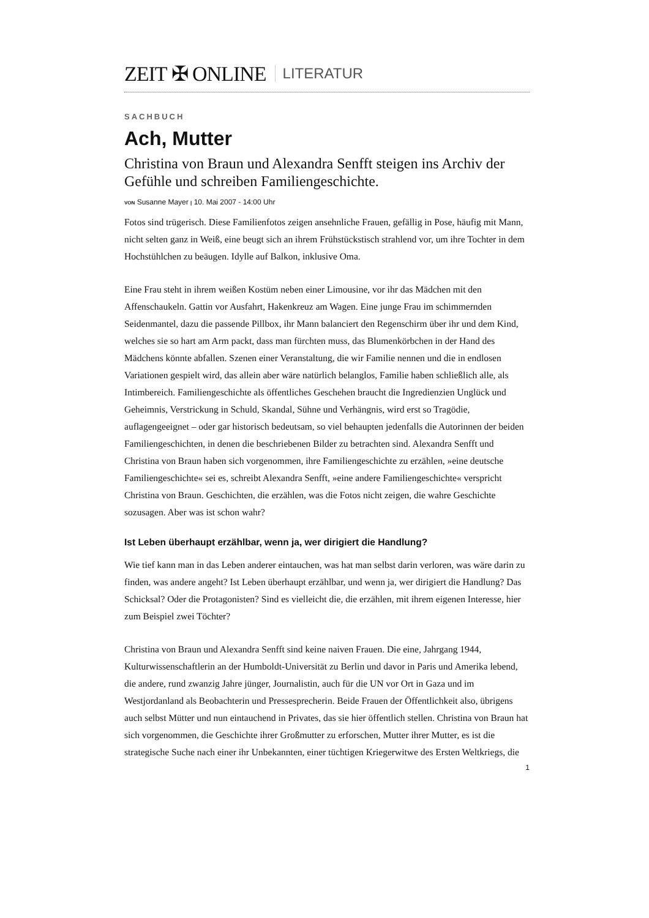ZEIT ✠ ONLINE LITERATUR
SACHBUCH
Ach, Mutter
Christina von Braun und Alexandra Senfft steigen ins Archiv der Gefühle und schreiben Familiengeschichte.
VON Susanne Mayer | 10. Mai 2007 - 14:00 Uhr
Fotos sind trügerisch. Diese Familienfotos zeigen ansehnliche Frauen, gefällig in Pose, häufig mit Mann, nicht selten ganz in Weiß, eine beugt sich an ihrem Frühstückstisch strahlend vor, um ihre Tochter in dem Hochstühlchen zu beäugen. Idylle auf Balkon, inklusive Oma.
Eine Frau steht in ihrem weißen Kostüm neben einer Limousine, vor ihr das Mädchen mit den Affenschaukeln. Gattin vor Ausfahrt, Hakenkreuz am Wagen. Eine junge Frau im schimmernden Seidenmantel, dazu die passende Pillbox, ihr Mann balanciert den Regenschirm über ihr und dem Kind, welches sie so hart am Arm packt, dass man fürchten muss, das Blumenkörbchen in der Hand des Mädchens könnte abfallen. Szenen einer Veranstaltung, die wir Familie nennen und die in endlosen Variationen gespielt wird, das allein aber wäre natürlich belanglos, Familie haben schließlich alle, als Intimbereich. Familiengeschichte als öffentliches Geschehen braucht die Ingredienzien Unglück und Geheimnis, Verstrickung in Schuld, Skandal, Sühne und Verhängnis, wird erst so Tragödie, auflagengeeignet – oder gar historisch bedeutsam, so viel behaupten jedenfalls die Autorinnen der beiden Familiengeschichten, in denen die beschriebenen Bilder zu betrachten sind. Alexandra Senfft und Christina von Braun haben sich vorgenommen, ihre Familiengeschichte zu erzählen, »eine deutsche Familiengeschichte« sei es, schreibt Alexandra Senfft, »eine andere Familiengeschichte« verspricht Christina von Braun. Geschichten, die erzählen, was die Fotos nicht zeigen, die wahre Geschichte sozusagen. Aber was ist schon wahr?
Ist Leben überhaupt erzählbar, wenn ja, wer dirigiert die Handlung?
Wie tief kann man in das Leben anderer eintauchen, was hat man selbst darin verloren, was wäre darin zu finden, was andere angeht? Ist Leben überhaupt erzählbar, und wenn ja, wer dirigiert die Handlung? Das Schicksal? Oder die Protagonisten? Sind es vielleicht die, die erzählen, mit ihrem eigenen Interesse, hier zum Beispiel zwei Töchter?
Christina von Braun und Alexandra Senfft sind keine naiven Frauen. Die eine, Jahrgang 1944, Kulturwissenschaftlerin an der Humboldt-Universität zu Berlin und davor in Paris und Amerika lebend, die andere, rund zwanzig Jahre jünger, Journalistin, auch für die UN vor Ort in Gaza und im Westjordanland als Beobachterin und Pressesprecherin. Beide Frauen der Öffentlichkeit also, übrigens auch selbst Mütter und nun eintauchend in Privates, das sie hier öffentlich stellen. Christina von Braun hat sich vorgenommen, die Geschichte ihrer Großmutter zu erforschen, Mutter ihrer Mutter, es ist die strategische Suche nach einer ihr Unbekannten, einer tüchtigen Kriegerwitwe des Ersten Weltkriegs, die
1